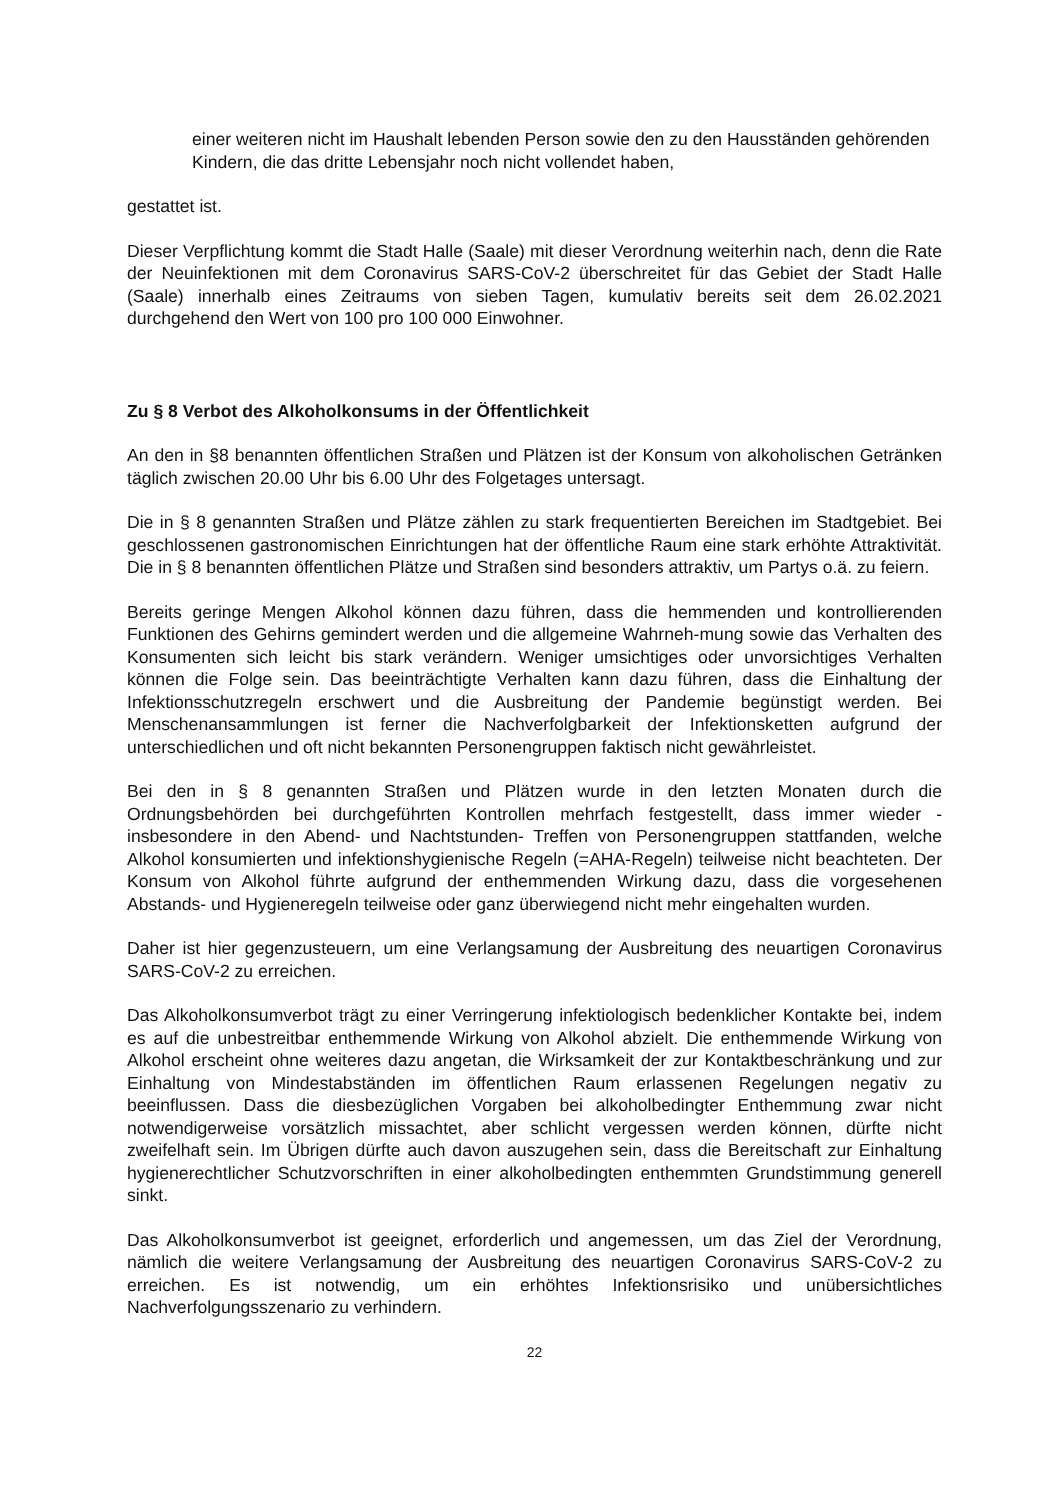einer weiteren nicht im Haushalt lebenden Person sowie den zu den Hausständen gehörenden Kindern, die das dritte Lebensjahr noch nicht vollendet haben,
gestattet ist.
Dieser Verpflichtung kommt die Stadt Halle (Saale) mit dieser Verordnung weiterhin nach, denn die Rate der Neuinfektionen mit dem Coronavirus SARS-CoV-2 überschreitet für das Gebiet der Stadt Halle (Saale) innerhalb eines Zeitraums von sieben Tagen, kumulativ bereits seit dem 26.02.2021 durchgehend den Wert von 100 pro 100 000 Einwohner.
Zu § 8 Verbot des Alkoholkonsums in der Öffentlichkeit
An den in §8 benannten öffentlichen Straßen und Plätzen ist der Konsum von alkoholischen Getränken täglich zwischen 20.00 Uhr bis 6.00 Uhr des Folgetages untersagt.
Die in § 8 genannten Straßen und Plätze zählen zu stark frequentierten Bereichen im Stadtgebiet. Bei geschlossenen gastronomischen Einrichtungen hat der öffentliche Raum eine stark erhöhte Attraktivität. Die in § 8 benannten öffentlichen Plätze und Straßen sind besonders attraktiv, um Partys o.ä. zu feiern.
Bereits geringe Mengen Alkohol können dazu führen, dass die hemmenden und kontrollierenden Funktionen des Gehirns gemindert werden und die allgemeine Wahrneh-mung sowie das Verhalten des Konsumenten sich leicht bis stark verändern. Weniger umsichtiges oder unvorsichtiges Verhalten können die Folge sein. Das beeinträchtigte Verhalten kann dazu führen, dass die Einhaltung der Infektionsschutzregeln erschwert und die Ausbreitung der Pandemie begünstigt werden. Bei Menschenansammlungen ist ferner die Nachverfolgbarkeit der Infektionsketten aufgrund der unterschiedlichen und oft nicht bekannten Personengruppen faktisch nicht gewährleistet.
Bei den in § 8 genannten Straßen und Plätzen wurde in den letzten Monaten durch die Ordnungsbehörden bei durchgeführten Kontrollen mehrfach festgestellt, dass immer wieder - insbesondere in den Abend- und Nachtstunden- Treffen von Personengruppen stattfanden, welche Alkohol konsumierten und infektionshygienische Regeln (=AHA-Regeln) teilweise nicht beachteten. Der Konsum von Alkohol führte aufgrund der enthemmenden Wirkung dazu, dass die vorgesehenen Abstands- und Hygieneregeln teilweise oder ganz überwiegend nicht mehr eingehalten wurden.
Daher ist hier gegenzusteuern, um eine Verlangsamung der Ausbreitung des neuartigen Coronavirus SARS-CoV-2 zu erreichen.
Das Alkoholkonsumverbot trägt zu einer Verringerung infektiologisch bedenklicher Kontakte bei, indem es auf die unbestreitbar enthemmende Wirkung von Alkohol abzielt. Die enthemmende Wirkung von Alkohol erscheint ohne weiteres dazu angetan, die Wirksamkeit der zur Kontaktbeschränkung und zur Einhaltung von Mindestabständen im öffentlichen Raum erlassenen Regelungen negativ zu beeinflussen. Dass die diesbezüglichen Vorgaben bei alkoholbedingter Enthemmung zwar nicht notwendigerweise vorsätzlich missachtet, aber schlicht vergessen werden können, dürfte nicht zweifelhaft sein. Im Übrigen dürfte auch davon auszugehen sein, dass die Bereitschaft zur Einhaltung hygienerechtlicher Schutzvorschriften in einer alkoholbedingten enthemmten Grundstimmung generell sinkt.
Das Alkoholkonsumverbot ist geeignet, erforderlich und angemessen, um das Ziel der Verordnung, nämlich die weitere Verlangsamung der Ausbreitung des neuartigen Coronavirus SARS-CoV-2 zu erreichen. Es ist notwendig, um ein erhöhtes Infektionsrisiko und unübersichtliches Nachverfolgungsszenario zu verhindern.
22